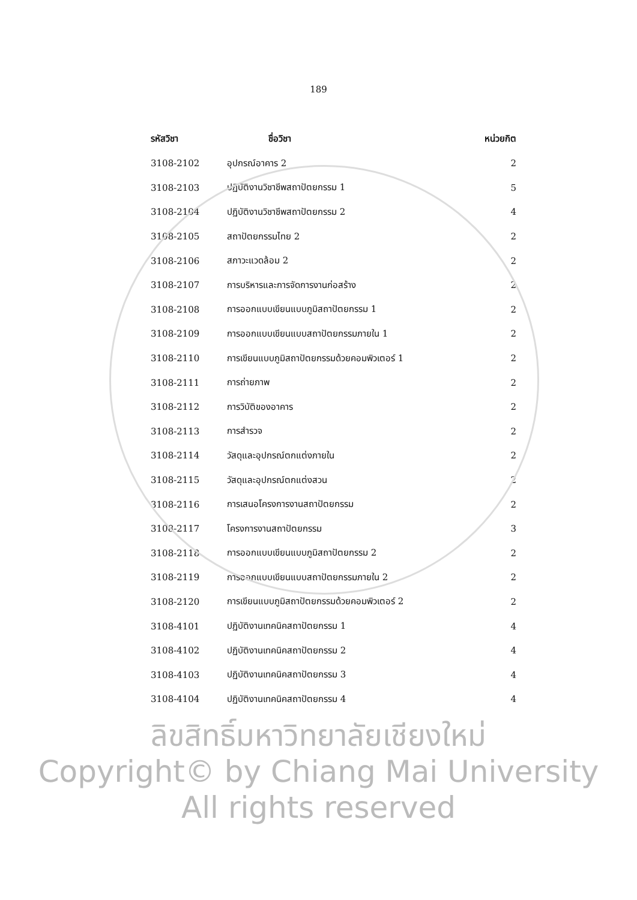189
| รหัสวิชา | ชื่อวิชา | หน่วยกิต |
| --- | --- | --- |
| 3108-2102 | อุปกรณ์อาคาร 2 | 2 |
| 3108-2103 | ปฏิบัติงานวิชาชีพสถาปัตยกรรม 1 | 5 |
| 3108-2104 | ปฏิบัติงานวิชาชีพสถาปัตยกรรม 2 | 4 |
| 3108-2105 | สถาปัตยกรรมไทย 2 | 2 |
| 3108-2106 | สภาวะแวดล้อม 2 | 2 |
| 3108-2107 | การบริหารและการจัดการงานก่อสร้าง | 2 |
| 3108-2108 | การออกแบบเขียนแบบภูมิสถาปัตยกรรม 1 | 2 |
| 3108-2109 | การออกแบบเขียนแบบสถาปัตยกรรมภายใน 1 | 2 |
| 3108-2110 | การเขียนแบบภูมิสถาปัตยกรรมด้วยคอมพิวเตอร์ 1 | 2 |
| 3108-2111 | การถ่ายภาพ | 2 |
| 3108-2112 | การวิบัติของอาคาร | 2 |
| 3108-2113 | การสำรวจ | 2 |
| 3108-2114 | วัสดุและอุปกรณ์ตกแต่งภายใน | 2 |
| 3108-2115 | วัสดุและอุปกรณ์ตกแต่งสวน | 2 |
| 3108-2116 | การเสนอโครงการงานสถาปัตยกรรม | 2 |
| 3108-2117 | โครงการงานสถาปัตยกรรม | 3 |
| 3108-2118 | การออกแบบเขียนแบบภูมิสถาปัตยกรรม 2 | 2 |
| 3108-2119 | การออกแบบเขียนแบบสถาปัตยกรรมภายใน 2 | 2 |
| 3108-2120 | การเขียนแบบภูมิสถาปัตยกรรมด้วยคอมพิวเตอร์ 2 | 2 |
| 3108-4101 | ปฏิบัติงานเทคนิคสถาปัตยกรรม 1 | 4 |
| 3108-4102 | ปฏิบัติงานเทคนิคสถาปัตยกรรม 2 | 4 |
| 3108-4103 | ปฏิบัติงานเทคนิคสถาปัตยกรรม 3 | 4 |
| 3108-4104 | ปฏิบัติงานเทคนิคสถาปัตยกรรม 4 | 4 |
ลิขสิทธิ์มหาวิทยาลัยเชียงใหม่
Copyright© by Chiang Mai University
All rights reserved